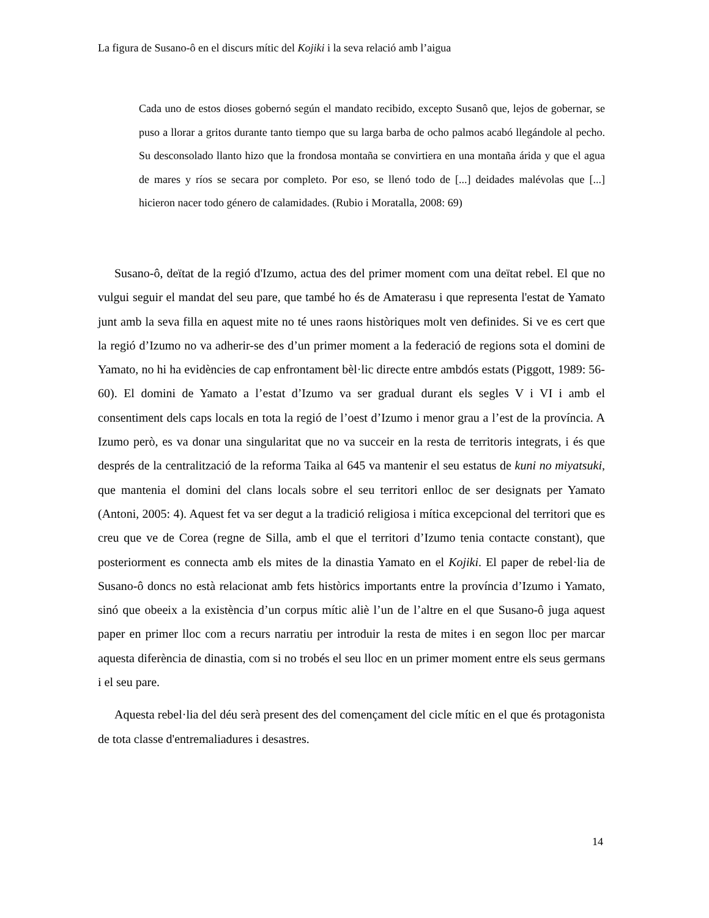La figura de Susano-ô en el discurs mític del Kojiki i la seva relació amb l’aigua
Cada uno de estos dioses gobernó según el mandato recibido, excepto Susanô que, lejos de gobernar, se puso a llorar a gritos durante tanto tiempo que su larga barba de ocho palmos acabó llegándole al pecho. Su desconsolado llanto hizo que la frondosa montaña se convirtiera en una montaña árida y que el agua de mares y ríos se secara por completo. Por eso, se llenó todo de [...] deidades malévolas que [...] hicieron nacer todo género de calamidades. (Rubio i Moratalla, 2008: 69)
Susano-ô, deïtat de la regió d'Izumo, actua des del primer moment com una deïtat rebel. El que no vulgui seguir el mandat del seu pare, que també ho és de Amaterasu i que representa l'estat de Yamato junt amb la seva filla en aquest mite no té unes raons històriques molt ven definides. Si ve es cert que la regió d’Izumo no va adherir-se des d’un primer moment a la federació de regions sota el domini de Yamato, no hi ha evidències de cap enfrontament bèl·lic directe entre ambdós estats (Piggott, 1989: 56-60). El domini de Yamato a l’estat d’Izumo va ser gradual durant els segles V i VI i amb el consentiment dels caps locals en tota la regió de l’oest d’Izumo i menor grau a l’est de la província. A Izumo però, es va donar una singularitat que no va succeir en la resta de territoris integrats, i és que després de la centralització de la reforma Taika al 645 va mantenir el seu estatus de kuni no miyatsuki, que mantenia el domini del clans locals sobre el seu territori enlloc de ser designats per Yamato (Antoni, 2005: 4). Aquest fet va ser degut a la tradició religiosa i mítica excepcional del territori que es creu que ve de Corea (regne de Silla, amb el que el territori d’Izumo tenia contacte constant), que posteriorment es connecta amb els mites de la dinastia Yamato en el Kojiki. El paper de rebel·lia de Susano-ô doncs no està relacionat amb fets històrics importants entre la província d’Izumo i Yamato, sinó que obeeix a la existència d’un corpus mític aliè l’un de l’altre en el que Susano-ô juga aquest paper en primer lloc com a recurs narratiu per introduir la resta de mites i en segon lloc per marcar aquesta diferència de dinastia, com si no trobés el seu lloc en un primer moment entre els seus germans i el seu pare.
Aquesta rebel·lia del déu serà present des del començament del cicle mític en el que és protagonista de tota classe d'entremaliadures i desastres.
14